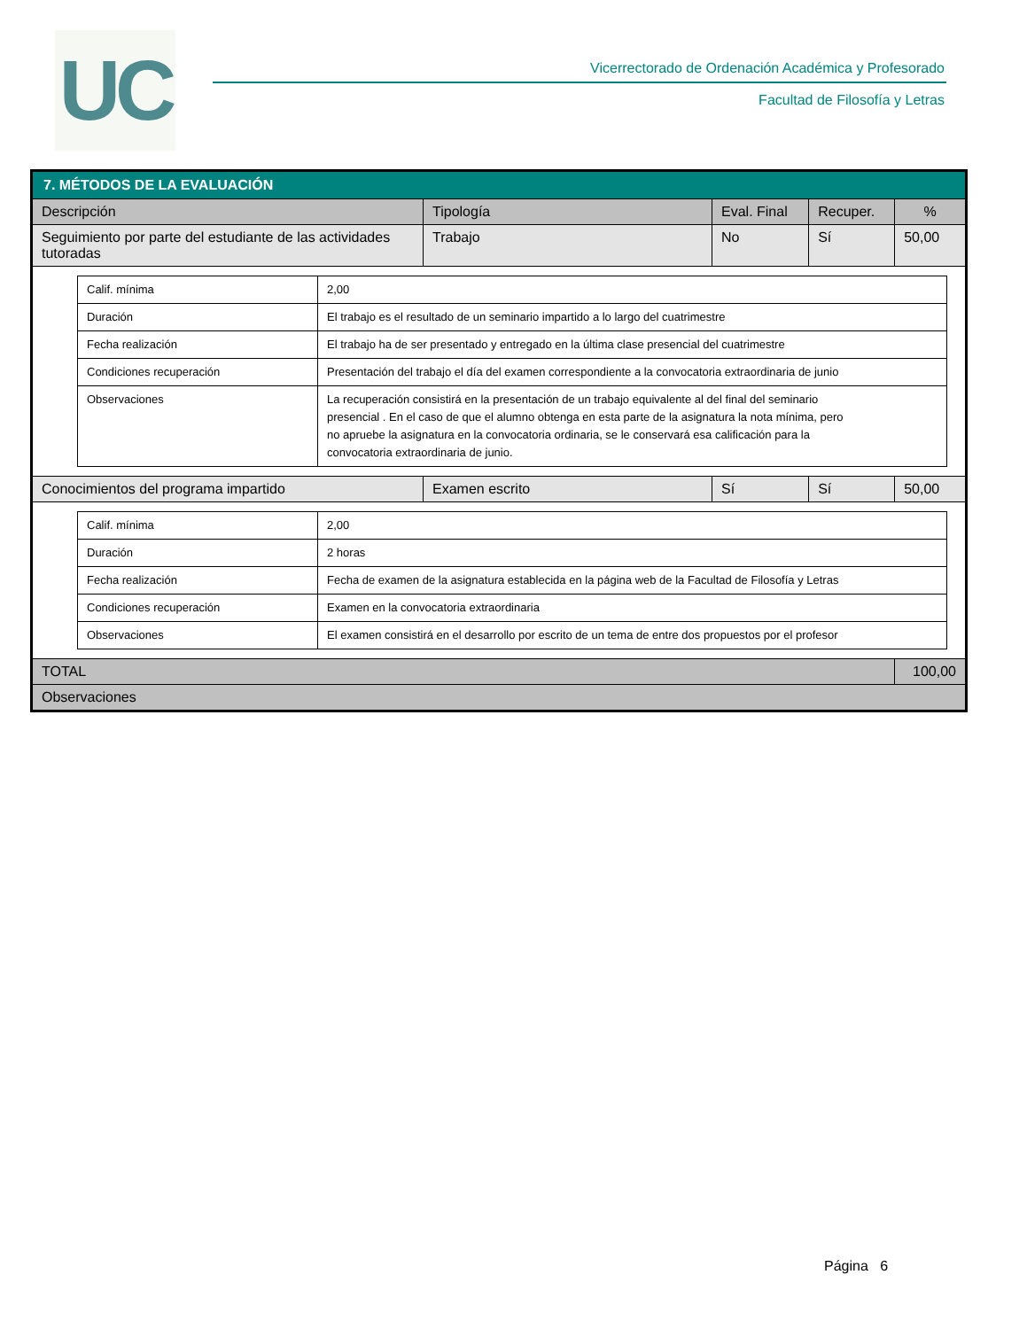UC
Vicerrectorado de Ordenación Académica y Profesorado
Facultad de Filosofía y Letras
| 7. MÉTODOS DE LA EVALUACIÓN | | | | |
| Descripción | Tipología | Eval. Final | Recuper. | % |
| Seguimiento por parte del estudiante de las actividades tutoradas | Trabajo | No | Sí | 50,00 |
| / Calif. mínima / 2,00 / / Duración / El trabajo es el resultado de un seminario impartido a lo largo del cuatrimestre / / Fecha realización / El trabajo ha de ser presentado y entregado en la última clase presencial del cuatrimestre / / Condiciones recuperación / Presentación del trabajo el día del examen correspondiente a la convocatoria extraordinaria de junio / / Observaciones / La recuperación consistirá en la presentación de un trabajo equivalente al del final del seminario presencial . En el caso de que el alumno obtenga en esta parte de la asignatura la nota mínima, pero no apruebe la asignatura en la convocatoria ordinaria, se le conservará esa calificación para la convocatoria extraordinaria de junio. / | | | | |
| Conocimientos del programa impartido | Examen escrito | Sí | Sí | 50,00 |
| / Calif. mínima / 2,00 / / Duración / 2 horas / / Fecha realización / Fecha de examen de la asignatura establecida en la página web de la Facultad de Filosofía y Letras / / Condiciones recuperación / Examen en la convocatoria extraordinaria / / Observaciones / El examen consistirá en el desarrollo por escrito de un tema de entre dos propuestos por el profesor / | | | | |
| TOTAL | | | | 100,00 |
| Observaciones | | | | |
Página 6